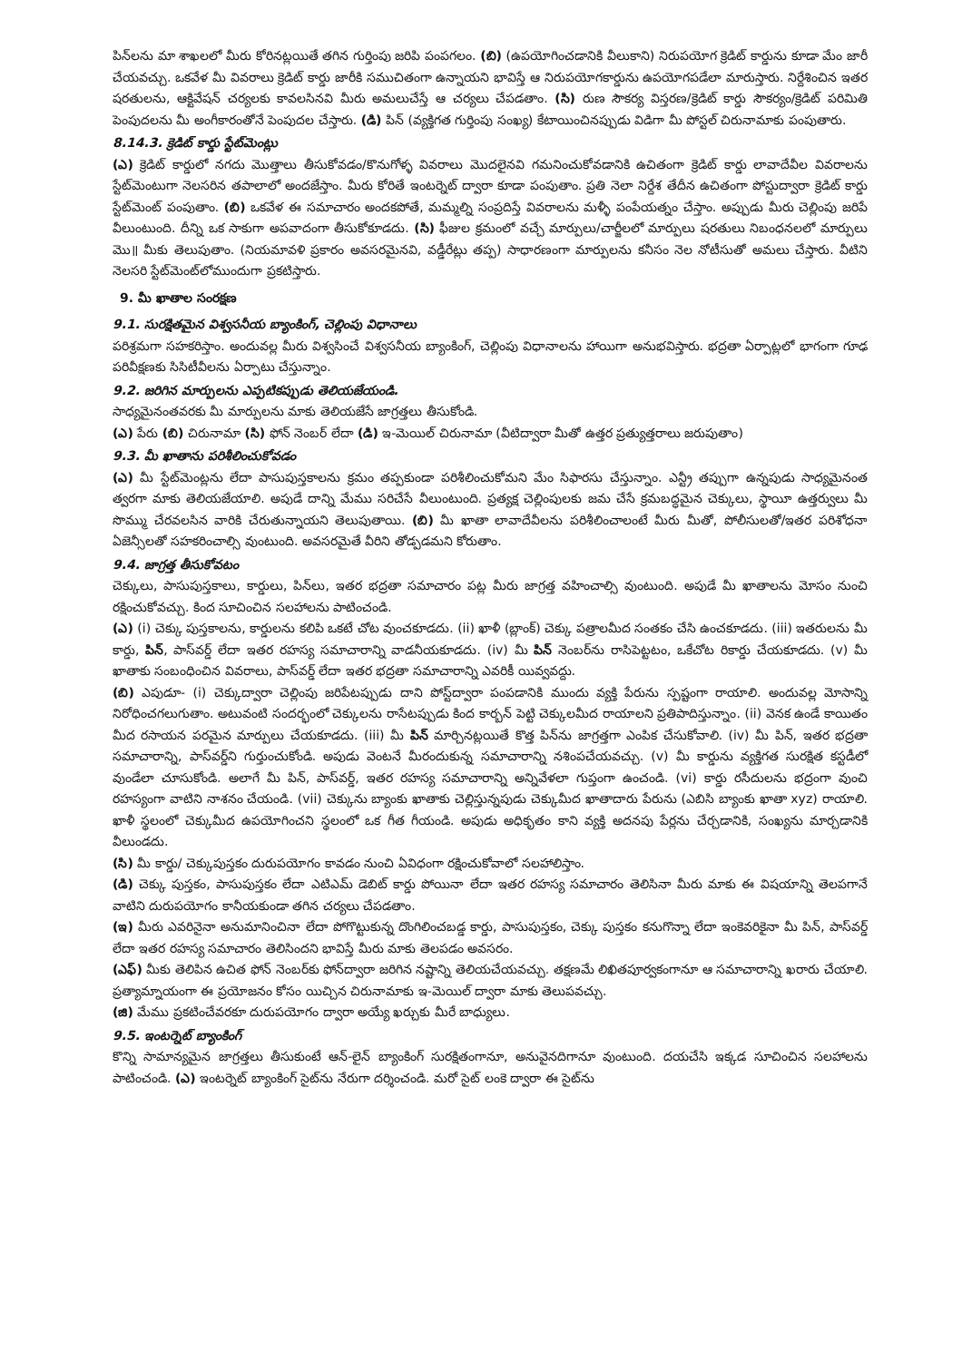పిన్‌లను మా శాఖలలో మీరు కోరినట్లయితే తగిన గుర్తింపు జరిపి పంపగలం. (బి) (ఉపయోగించడానికి వీలుకాని) నిరుపయోగ క్రెడిట్ కార్డును కూడా మేం జారీ చేయవచ్చు. ఒకవేళ మీ వివరాలు క్రెడిట్ కార్డు జారీకి సముచితంగా ఉన్నాయని భావిస్తే ఆ నిరుపయోగకార్డును ఉపయోగపడేలా మారుస్తారు. నిర్దేశించిన ఇతర షరతులను, ఆక్టివేషన్ చర్యలకు కావలసినవి మీరు అమలుచేస్తే ఆ చర్యలు చేపడతాం. (సి) రుణ సౌకర్య విస్తరణ/క్రెడిట్ కార్డు సౌకర్యం/క్రెడిట్ పరిమితి పెంపుదలను మీ అంగీకారంతోనే పెంపుదల చేస్తారు. (డి) పిన్ (వ్యక్తిగత గుర్తింపు సంఖ్య) కేటాయించినప్పుడు విడిగా మీ పోస్టల్ చిరునామాకు పంపుతారు.
8.14.3. క్రెడిట్ కార్డు స్టేట్‌మెంట్లు
(ఎ) క్రెడిట్ కార్డులో నగదు మొత్తాలు తీసుకోవడం/కొనుగోళ్ళ వివరాలు మొదలైనవి గమనించుకోవడానికి ఉచితంగా క్రెడిట్ కార్డు లావాదేవీల వివరాలను స్టేట్‌మెంటుగా నెలసరిన తపాలాలో అందజేస్తాం. మీరు కోరితే ఇంటర్నెట్ ద్వారా కూడా పంపుతాం. ప్రతి నెలా నిర్దేశ తేదీన ఉచితంగా పోస్టుద్వారా క్రెడిట్ కార్డు స్టేట్‌మెంట్ పంపుతాం. (బి) ఒకవేళ ఈ సమాచారం అందకపోతే, మమ్మల్ని సంప్రదిస్తే వివరాలను మళ్ళీ పంపేయత్నం చేస్తాం. అప్పుడు మీరు చెల్లింపు జరిపే వీలుంటుంది. దీన్ని ఒక సాకుగా అపవాదంగా తీసుకోకూడదు. (సి) ఫీజుల క్రమంలో వచ్చే మార్పులు/చార్జీలలో మార్పులు షరతులు నిబంధనలలో మార్పులు మొ॥ మీకు తెలుపుతాం. (నియమావళి ప్రకారం అవసరమైనవి, వడ్డీరేట్లు తప్ప) సాధారణంగా మార్పులను కనీసం నెల నోటీసుతో అమలు చేస్తారు. వీటిని నెలసరి స్టేట్‌మెంట్‌లోముందుగా ప్రకటిస్తారు.
9. మీ ఖాతాల సంరక్షణ
9.1. సురక్షితమైన విశ్వసనీయ బ్యాంకింగ్, చెల్లింపు విధానాలు
పరిశ్రమగా సహకరిస్తాం. అందువల్ల మీరు విశ్వసించే విశ్వసనీయ బ్యాంకింగ్, చెల్లింపు విధానాలను హాయిగా అనుభవిస్తారు. భద్రతా ఏర్పాట్లలో భాగంగా గూఢ పరివీక్షణకు సిసిటీవీలను ఏర్పాటు చేస్తున్నాం.
9.2. జరిగిన మార్పులను ఎప్పటికప్పుడు తెలియజేయండి.
సాధ్యమైనంతవరకు మీ మార్పులను మాకు తెలియజేసే జాగ్రత్తలు తీసుకోండి.
(ఎ) పేరు (బి) చిరునామా (సి) ఫోన్ నెంబర్ లేదా (డి) ఇ-మెయిల్ చిరునామా (వీటిద్వారా మీతో ఉత్తర ప్రత్యుత్తరాలు జరుపుతాం)
9.3. మీ ఖాతాను పరిశీలించుకోవడం
(ఎ) మీ స్టేట్‌మెంట్లను లేదా పాసుపుస్తకాలను క్రమం తప్పకుండా పరిశీలించుకోమని మేం సిఫారసు చేస్తున్నాం. ఎన్ట్రీ తప్పుగా ఉన్నపుడు సాధ్యమైనంత త్వరగా మాకు తెలియజేయాలి. అపుడే దాన్ని మేము సరిచేసే వీలుంటుంది. ప్రత్యక్ష చెల్లింపులకు జమ చేసే క్రమబద్ధమైన చెక్కులు, స్థాయీ ఉత్తర్వులు మీ సొమ్ము చేరవలసిన వారికి చేరుతున్నాయని తెలుపుతాయి. (బి) మీ ఖాతా లావాదేవీలను పరిశీలించాలంటే మీరు మీతో, పోలీసులతో/ఇతర పరిశోధనా ఏజెన్సీలతో సహకరించాల్సి వుంటుంది. అవసరమైతే వీరిని తోడ్పడమని కోరుతాం.
9.4. జాగ్రత్త తీసుకోవటం
చెక్కులు, పాసుపుస్తకాలు, కార్డులు, పిన్‌లు, ఇతర భద్రతా సమాచారం పట్ల మీరు జాగ్రత్త వహించాల్సి వుంటుంది. అపుడే మీ ఖాతాలను మోసం నుంచి రక్షించుకోవచ్చు. కింద సూచించిన సలహాలను పాటించండి.
(ఎ) (i) చెక్కు పుస్తకాలను, కార్డులను కలిపి ఒకటే చోట వుంచకూడదు. (ii) ఖాళీ (బ్లాంక్) చెక్కు పత్రాలమీద సంతకం చేసి ఉంచకూడదు. (iii) ఇతరులను మీ కార్డు, పిన్, పాస్‌వర్డ్ లేదా ఇతర రహస్య సమాచారాన్ని వాడనీయకూడదు. (iv) మీ పిన్ నెంబర్‌ను రాసిపెట్టటం, ఒకేచోట రికార్డు చేయకూడదు. (v) మీ ఖాతాకు సంబంధించిన వివరాలు, పాస్‌వర్డ్ లేదా ఇతర భద్రతా సమాచారాన్ని ఎవరికీ యివ్వవద్దు.
(బి) ఎపుడూ- (i) చెక్కుద్వారా చెల్లింపు జరిపేటప్పుడు దాని పోస్ట్‌ద్వారా పంపడానికి ముందు వ్యక్తి పేరును స్పష్టంగా రాయాలి. అందువల్ల మోసాన్ని నిరోధించగలుగుతాం. అటువంటి సందర్భంలో చెక్కులను రాసేటప్పుడు కింద కార్బన్ పెట్టి చెక్కులమీద రాయాలని ప్రతిపాదిస్తున్నాం. (ii) వెనక ఉండే కాయితం మీద రసాయన పరమైన మార్పులు చేయకూడదు. (iii) మీ పిన్ మార్చినట్లయితే కొత్త పిన్‌ను జాగ్రత్తగా ఎంపిక చేసుకోవాలి. (iv) మీ పిన్, ఇతర భద్రతా సమాచారాన్ని, పాస్‌వర్డ్‌ని గుర్తుంచుకోండి. అపుడు వెంటనే మీరందుకున్న సమాచారాన్ని నశింపచేయవచ్చు. (v) మీ కార్డును వ్యక్తిగత సురక్షిత కస్టడీలో వుండేలా చూసుకోండి. అలాగే మీ పిన్, పాస్‌వర్డ్, ఇతర రహస్య సమాచారాన్ని అన్నివేళలా గుప్తంగా ఉంచండి. (vi) కార్డు రసీదులను భద్రంగా వుంచి రహస్యంగా వాటిని నాశనం చేయండి. (vii) చెక్కును బ్యాంకు ఖాతాకు చెల్లిస్తున్నపుడు చెక్కుమీద ఖాతాదారు పేరును (ఎబిసి బ్యాంకు ఖాతా xyz) రాయాలి. ఖాళీ స్థలంలో చెక్కుమీద ఉపయోగించని స్థలంలో ఒక గీత గీయండి. అపుడు అధికృతం కాని వ్యక్తి అదనపు పేర్లను చేర్చడానికి, సంఖ్యను మార్చడానికి వీలుండదు.
(సి) మీ కార్డు/ చెక్కుపుస్తకం దురుపయోగం కావడం నుంచి ఏవిధంగా రక్షించుకోవాలో సలహాలిస్తాం.
(డి) చెక్కు పుస్తకం, పాసుపుస్తకం లేదా ఎటిఎమ్ డెబిట్ కార్డు పోయినా లేదా ఇతర రహస్య సమాచారం తెలిసినా మీరు మాకు ఈ విషయాన్ని తెలపగానే వాటిని దురుపయోగం కానీయకుండా తగిన చర్యలు చేపడతాం.
(ఇ) మీరు ఎవరినైనా అనుమానించినా లేదా పోగొట్టుకున్న దొంగిలించబడ్డ కార్డు, పాసుపుస్తకం, చెక్కు పుస్తకం కనుగొన్నా లేదా ఇంకెవరికైనా మీ పిన్, పాస్‌వర్డ్ లేదా ఇతర రహస్య సమాచారం తెలిసిందని భావిస్తే మీరు మాకు తెలపడం అవసరం.
(ఎఫ్) మీకు తెలిపిన ఉచిత ఫోన్ నెంబర్‌కు ఫోన్‌ద్వారా జరిగిన నష్టాన్ని తెలియచేయవచ్చు. తక్షణమే లిఖితపూర్వకంగానూ ఆ సమాచారాన్ని ఖరారు చేయాలి. ప్రత్యామ్నాయంగా ఈ ప్రయోజనం కోసం యిచ్చిన చిరునామాకు ఇ-మెయిల్ ద్వారా మాకు తెలుపవచ్చు.
(జి) మేము ప్రకటించేవరకూ దురుపయోగం ద్వారా అయ్యే ఖర్చుకు మీరే బాధ్యులు.
9.5. ఇంటర్నెట్ బ్యాంకింగ్
కొన్ని సామాన్యమైన జాగ్రత్తలు తీసుకుంటే ఆన్-లైన్ బ్యాంకింగ్ సురక్షితంగానూ, అనువైనదిగానూ వుంటుంది. దయచేసి ఇక్కడ సూచించిన సలహాలను పాటించండి. (ఎ) ఇంటర్నెట్ బ్యాంకింగ్ సైట్‌ను నేరుగా దర్శించండి. మరో సైట్ లంకె ద్వారా ఈ సైట్‌ను